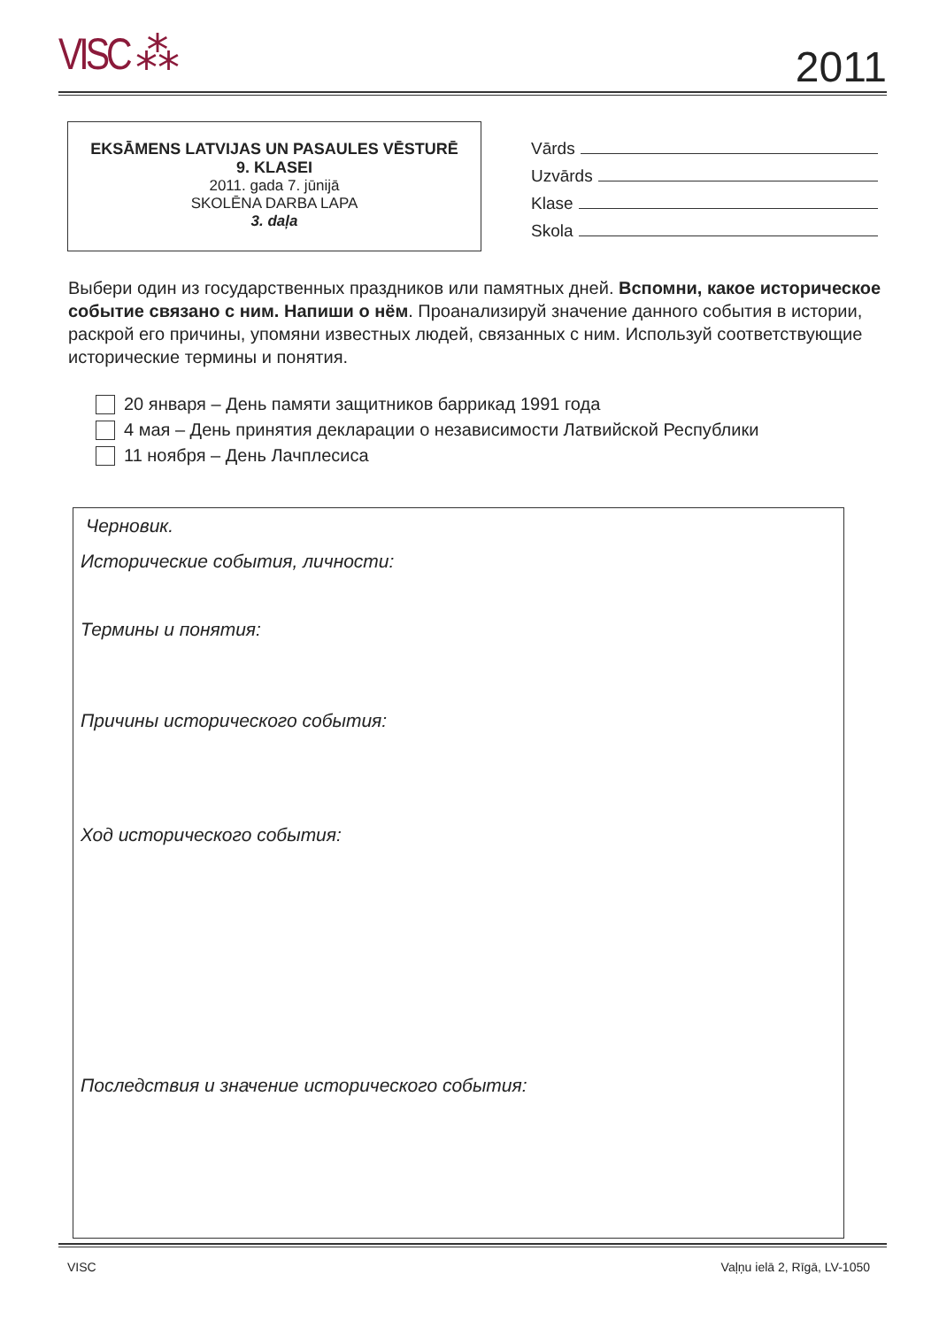VISC ⁂ 2011
EKSĀMENS LATVIJAS UN PASAULES VĒSTURĒ
9. KLASEI
2011. gada 7. jūnijā
SKOLĒNA DARBA LAPA
3. daļa
Vārds
Uzvārds
Klase
Skola
Выбери один из государственных праздников или памятных дней. Вспомни, какое историческое событие связано с ним. Напиши о нём. Проанализируй значение данного события в истории, раскрой его причины, упомяни известных людей, связанных с ним. Используй соответствующие исторические термины и понятия.
20 января – День памяти защитников баррикад 1991 года
4 мая – День принятия декларации о независимости Латвийской Республики
11 ноября – День Лачплесиса
Черновик.
Исторические события, личности:
Термины и понятия:
Причины исторического события:
Ход исторического события:
Последствия и значение исторического события:
VISC Vaļņu ielā 2, Rīgā, LV-1050